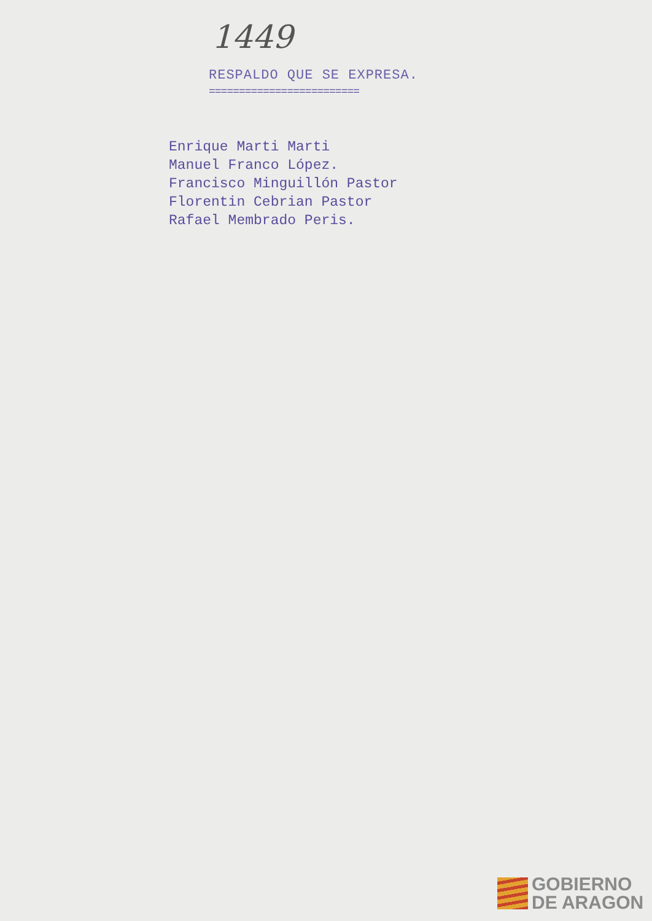1449
RESPALDO QUE SE EXPRESA.
=========================
Enrique Marti Marti
Manuel Franco López.
Francisco Minguillón Pastor
Florentin Cebrian Pastor
Rafael Membrado Peris.
GOBIERNO
DE ARAGON